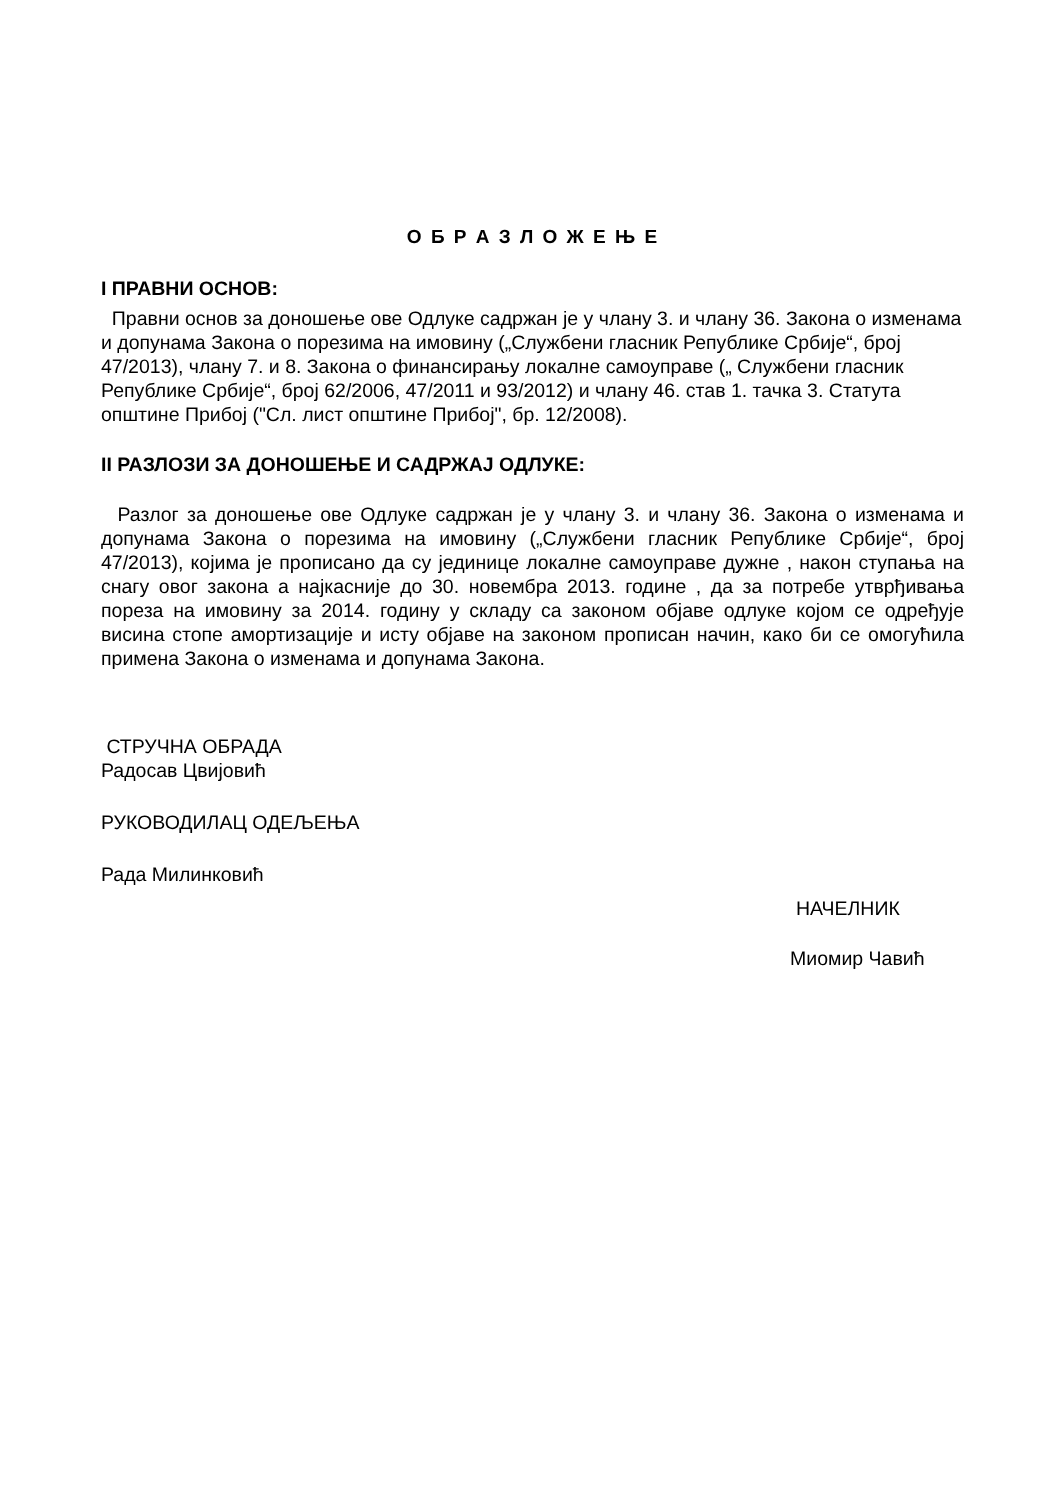О Б Р А З Л О Ж Е Њ Е
I ПРАВНИ ОСНОВ:
Правни основ за доношење ове Одлуке садржан је у члану 3. и члану 36. Закона о изменама и допунама Закона о порезима на имовину („Службени гласник Републике Србије“, број 47/2013), члану 7. и 8. Закона о финансирању локалне самоуправе („ Службени гласник Републике Србије“, број 62/2006, 47/2011 и 93/2012) и члану 46. став 1. тачка 3. Статута општине Прибој ("Сл. лист општине Прибој", бр. 12/2008).
II РАЗЛОЗИ ЗА ДОНОШЕЊЕ И САДРЖАЈ ОДЛУКЕ:
Разлог за доношење ове Одлуке садржан је у члану 3. и члану 36. Закона о изменама и допунама Закона о порезима на имовину („Службени гласник Републике Србије“, број 47/2013), којима је прописано да су јединице локалне самоуправе дужне , након ступања на снагу овог закона а најкасније до 30. новембра 2013. године , да за потребе утврђивања пореза на имовину за 2014. годину у складу са законом објаве одлуке којом се одређује висина стопе амортизације и исту објаве на законом прописан начин, како би се омогућила примена Закона о изменама и допунама Закона.
СТРУЧНА ОБРАДА
Радосав Цвијовић
РУКОВОДИЛАЦ ОДЕЉЕЊА
Рада Милинковић
НАЧЕЛНИК
Миомир Чавић